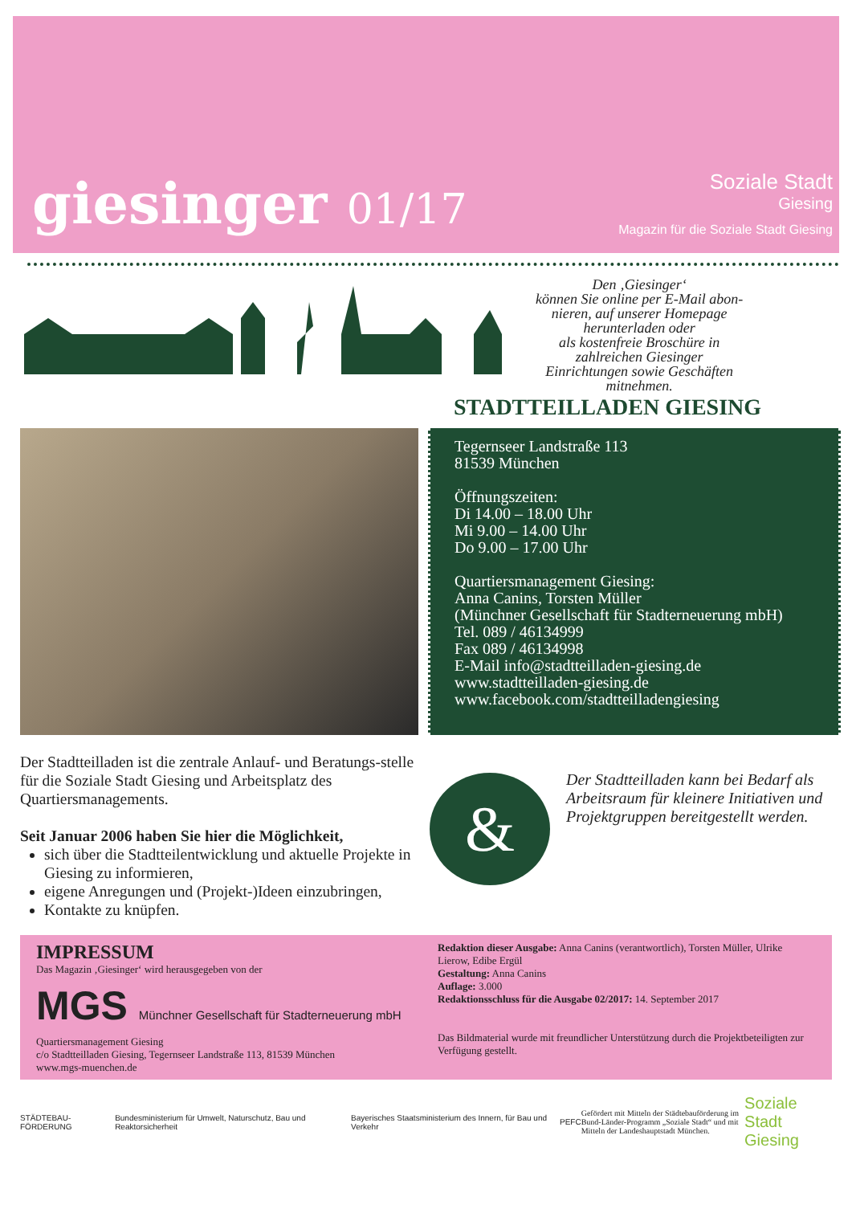giesinger 01/17
Soziale Stadt
Giesing
Magazin für die Soziale Stadt Giesing
Den ‚Giesinger‘
können Sie online per E-Mail abon-
nieren, auf unserer Homepage
herunterladen oder
als kostenfreie Broschüre in
zahlreichen Giesinger
Einrichtungen sowie Geschäften
mitnehmen.
STADTTEILLADEN GIESING
Tegernseer Landstraße 113
81539 München
Öffnungszeiten:
Di 14.00 – 18.00 Uhr
Mi 9.00 – 14.00 Uhr
Do 9.00 – 17.00 Uhr
Quartiersmanagement Giesing:
Anna Canins, Torsten Müller
(Münchner Gesellschaft für Stadterneuerung mbH)
Tel. 089 / 46134999
Fax 089 / 46134998
E-Mail info@stadtteilladen-giesing.de
www.stadtteilladen-giesing.de
www.facebook.com/stadtteilladengiesing
Der Stadtteilladen ist die zentrale Anlauf- und Beratungs-stelle für die Soziale Stadt Giesing und Arbeitsplatz des Quartiersmanagements.
Seit Januar 2006 haben Sie hier die Möglichkeit,
sich über die Stadtteilentwicklung und aktuelle Projekte in Giesing zu informieren,
eigene Anregungen und (Projekt-)Ideen einzubringen,
Kontakte zu knüpfen.
&
Der Stadtteilladen kann bei Bedarf als Arbeitsraum für kleinere Initiativen und Projektgruppen bereitgestellt werden.
IMPRESSUM
Das Magazin ‚Giesinger‘ wird herausgegeben von der
MGS Münchner Gesellschaft für Stadterneuerung mbH
Quartiersmanagement Giesing
c/o Stadtteilladen Giesing, Tegernseer Landstraße 113, 81539 München
www.mgs-muenchen.de
Redaktion dieser Ausgabe: Anna Canins (verantwortlich), Torsten Müller, Ulrike Lierow, Edibe Ergül
Gestaltung: Anna Canins
Auflage: 3.000
Redaktionsschluss für die Ausgabe 02/2017: 14. September 2017
Das Bildmaterial wurde mit freundlicher Unterstützung durch die Projektbeteiligten zur Verfügung gestellt.
STÄDTEBAU-FÖRDERUNG Bundesministerium für Umwelt, Naturschutz, Bau und Reaktorsicherheit Bayerisches Staatsministerium des Innern, für Bau und Verkehr PEFC Gefördert mit Mitteln der Städtebauförderung im Bund-Länder-Programm „Soziale Stadt“ und mit Mitteln der Landeshauptstadt München. Soziale Stadt
Giesing